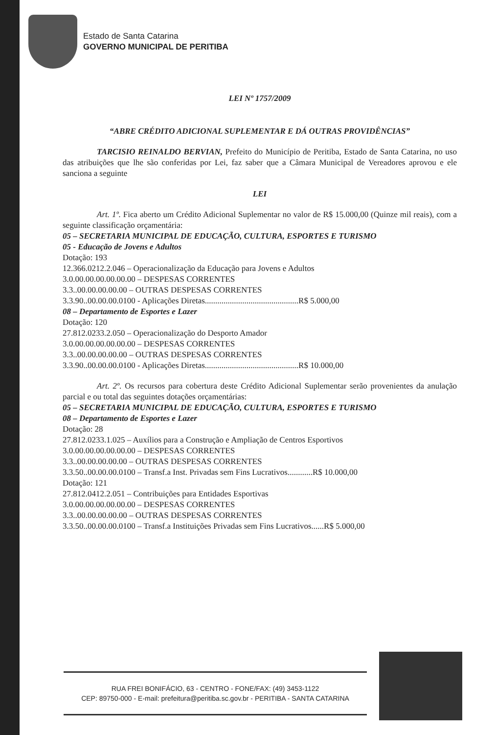Estado de Santa Catarina
GOVERNO MUNICIPAL DE PERITIBA
LEI Nº 1757/2009
“ABRE CRÉDITO ADICIONAL SUPLEMENTAR E DÁ OUTRAS PROVIDÊNCIAS”
TARCISIO REINALDO BERVIAN, Prefeito do Município de Peritiba, Estado de Santa Catarina, no uso das atribuições que lhe são conferidas por Lei, faz saber que a Câmara Municipal de Vereadores aprovou e ele sanciona a seguinte
LEI
Art. 1º. Fica aberto um Crédito Adicional Suplementar no valor de R$ 15.000,00 (Quinze mil reais), com a seguinte classificação orçamentária:
05 – SECRETARIA MUNICIPAL DE EDUCAÇÃO, CULTURA, ESPORTES E TURISMO
05 - Educação de Jovens e Adultos
Dotação: 193
12.366.0212.2.046 – Operacionalização da Educação para Jovens e Adultos
3.0.00.00.00.00.00.00 – DESPESAS CORRENTES
3.3..00.00.00.00.00 – OUTRAS DESPESAS CORRENTES
3.3.90..00.00.00.0100 - Aplicações Diretas.............................................R$ 5.000,00
08 – Departamento de Esportes e Lazer
Dotação: 120
27.812.0233.2.050 – Operacionalização do Desporto Amador
3.0.00.00.00.00.00.00 – DESPESAS CORRENTES
3.3..00.00.00.00.00 – OUTRAS DESPESAS CORRENTES
3.3.90..00.00.00.0100 - Aplicações Diretas.............................................R$ 10.000,00
Art. 2º. Os recursos para cobertura deste Crédito Adicional Suplementar serão provenientes da anulação parcial e ou total das seguintes dotações orçamentárias:
05 – SECRETARIA MUNICIPAL DE EDUCAÇÃO, CULTURA, ESPORTES E TURISMO
08 – Departamento de Esportes e Lazer
Dotação: 28
27.812.0233.1.025 – Auxílios para a Construção e Ampliação de Centros Esportivos
3.0.00.00.00.00.00.00 – DESPESAS CORRENTES
3.3..00.00.00.00.00 – OUTRAS DESPESAS CORRENTES
3.3.50..00.00.00.0100 – Transf.a Inst. Privadas sem Fins Lucrativos............R$ 10.000,00
Dotação: 121
27.812.0412.2.051 – Contribuições para Entidades Esportivas
3.0.00.00.00.00.00.00 – DESPESAS CORRENTES
3.3..00.00.00.00.00 – OUTRAS DESPESAS CORRENTES
3.3.50..00.00.00.0100 – Transf.a Instituições Privadas sem Fins Lucrativos......R$ 5.000,00
RUA FREI BONIFÁCIO, 63 - CENTRO - FONE/FAX: (49) 3453-1122
CEP: 89750-000 - E-mail: prefeitura@peritiba.sc.gov.br - PERITIBA - SANTA CATARINA